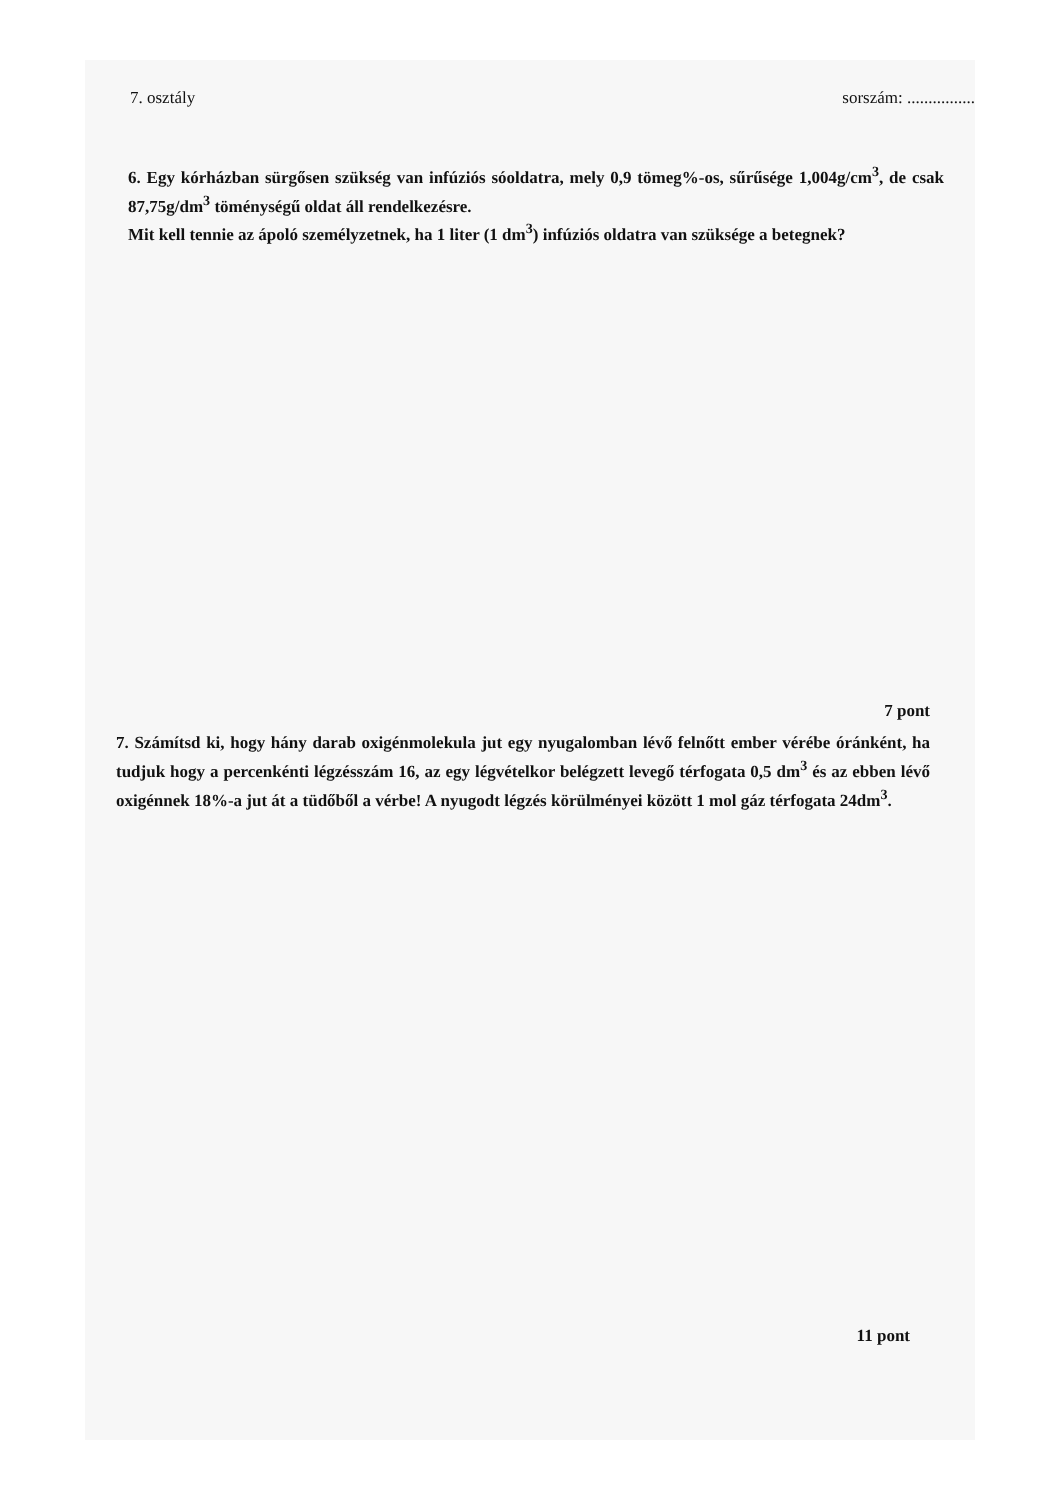7. osztály sorszám: ................
6. Egy kórházban sürgősen szükség van infúziós sóoldatra, mely 0,9 tömeg%-os, sűrűsége 1,004g/cm<sup>3</sup>, de csak 87,75g/dm<sup>3</sup> töménységű oldat áll rendelkezésre.
Mit kell tennie az ápoló személyzetnek, ha 1 liter (1 dm<sup>3</sup>) infúziós oldatra van szüksége a betegnek?
7 pont
7. Számítsd ki, hogy hány darab oxigénmolekula jut egy nyugalomban lévő felnőtt ember vérébe óránként, ha tudjuk hogy a percenkénti légzésszám 16, az egy légvételkor belégzett levegő térfogata 0,5 dm<sup>3</sup> és az ebben lévő oxigénnek 18%-a jut át a tüdőből a vérbe! A nyugodt légzés körülményei között 1 mol gáz térfogata 24dm<sup>3</sup>.
11 pont